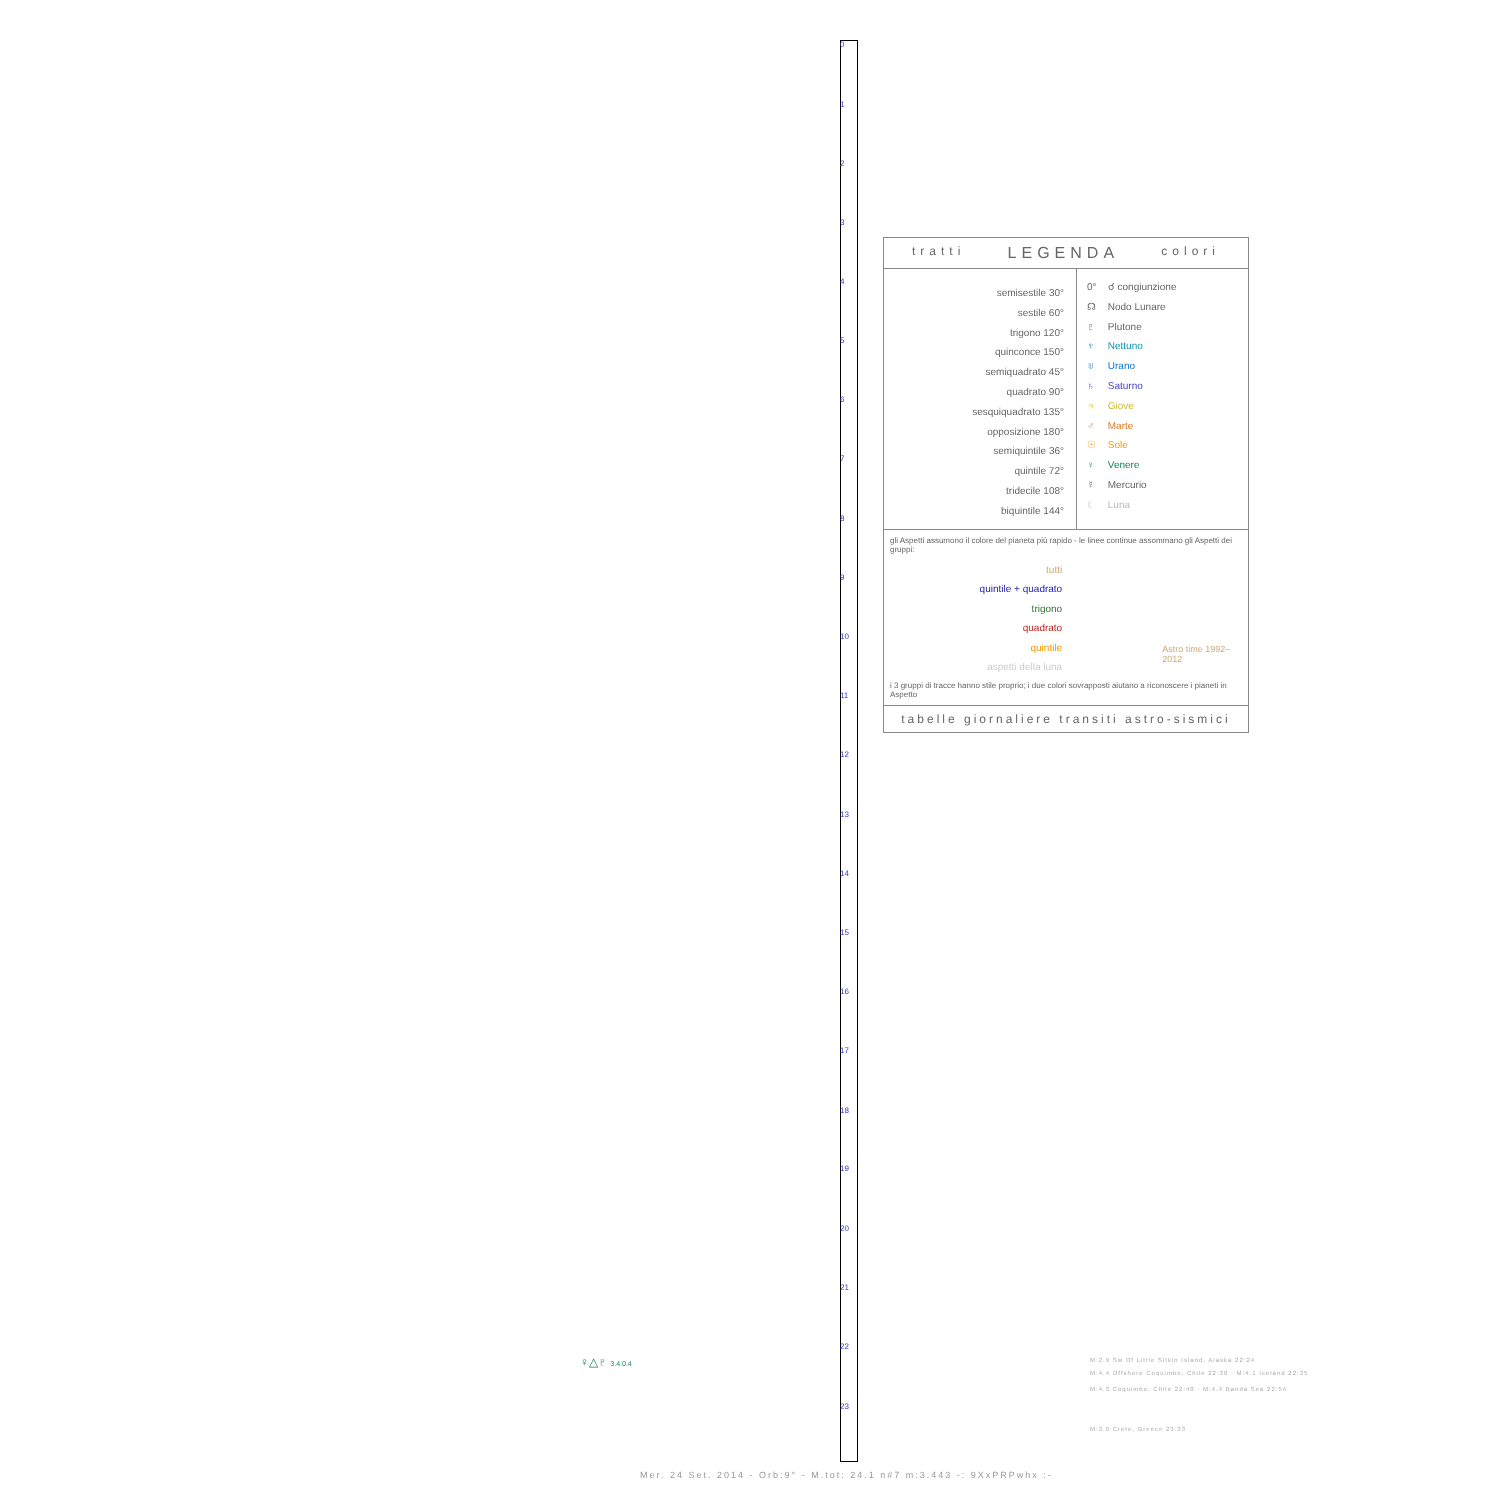0
1
2
3
4
5
6
7
8
9
10
11
12
13
14
15
16
17
18
19
20
21
22
23
tratti LEGENDA colori
semisestile 30°
sestile 60°
trigono 120°
quinconce 150°
semiquadrato 45°
quadrato 90°
sesquiquadrato 135°
opposizione 180°
semiquintile 36°
quintile 72°
tridecile 108°
biquintile 144°
0° ☌ congiunzione
☊ Nodo Lunare
♇ Plutone
♆ Nettuno
♅ Urano
♄ Saturno
♃ Giove
♂ Marte
☉ Sole
♀ Venere
☿ Mercurio
☾ Luna
gli Aspetti assumono il colore del pianeta più rapido - le linee continue assommano gli Aspetti dei gruppi:
tutti
quintile + quadrato
trigono
quadrato
quintile
aspetti della luna
Astro time 1992–2012
i 3 gruppi di tracce hanno stile proprio; i due colori sovrapposti aiutano a riconoscere i pianeti in Aspetto
tabelle giornaliere transiti astro-sismici
M:2.9 Sw Of Little Sitkin Island, Alaska 22:24
M:4.4 Offshore Coquimbo, Chile 22:30 · M:4.1 Iceland 22:35
M:4.3 Coquimbo, Chile 22:48 · M:4.4 Banda Sea 22:54
M:3.0 Crete, Greece 23:33
♀△♇ 3.4 0.4
Mer. 24 Set. 2014 - Orb:9° - M.tot: 24.1 n#7 m:3.443 -: 9XxPRPwhx :-